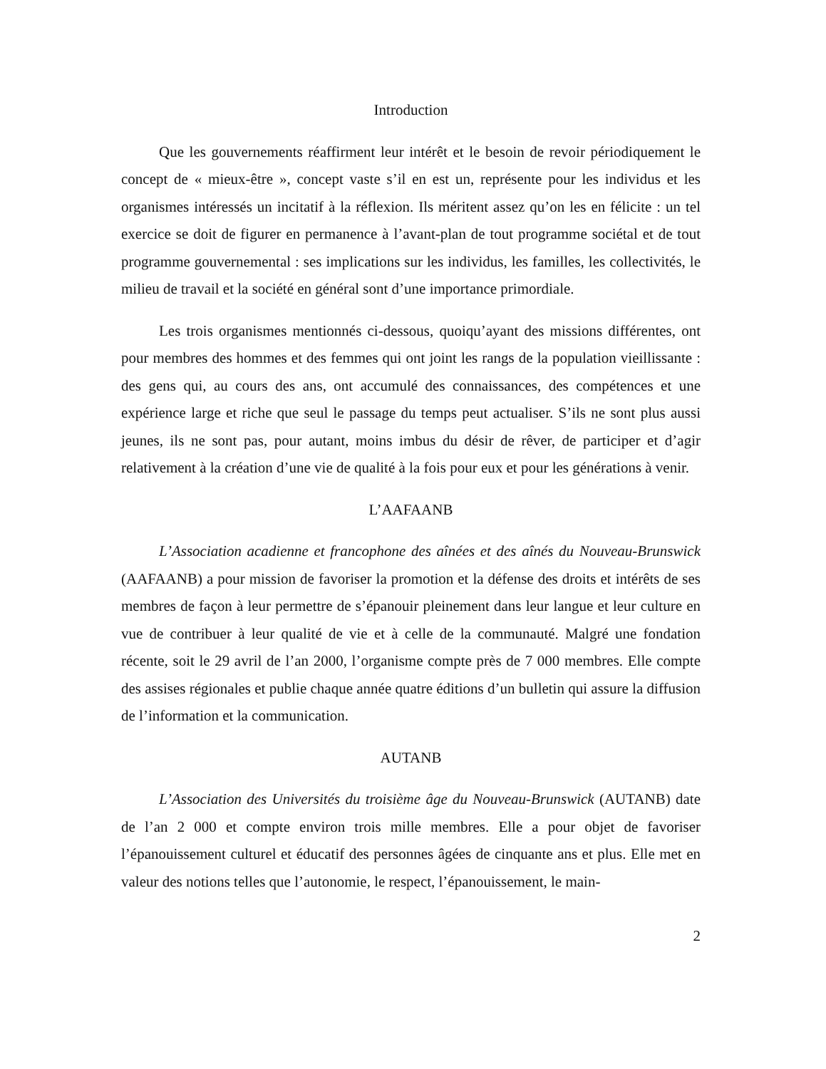Introduction
Que les gouvernements réaffirment leur intérêt et le besoin de revoir périodiquement le concept de « mieux-être », concept vaste s’il en est un, représente pour les individus et les organismes intéressés un incitatif à la réflexion. Ils méritent assez qu’on les en félicite : un tel exercice se doit de figurer en permanence à l’avant-plan de tout programme sociétal et de tout programme gouvernemental : ses implications sur les individus, les familles, les collectivités, le milieu de travail et la société en général sont d’une importance primordiale.
Les trois organismes mentionnés ci-dessous, quoiqu’ayant des missions différentes, ont pour membres des hommes et des femmes qui ont joint les rangs de la population vieillissante : des gens qui, au cours des ans, ont accumulé des connaissances, des compétences et une expérience large et riche que seul le passage du temps peut actualiser. S’ils ne sont plus aussi jeunes, ils ne sont pas, pour autant, moins imbus du désir de rêver, de participer et d’agir relativement à la création d’une vie de qualité à la fois pour eux et pour les générations à venir.
L’AAFAANB
L’Association acadienne et francophone des aînées et des aînés du Nouveau-Brunswick (AAFAANB) a pour mission de favoriser la promotion et la défense des droits et intérêts de ses membres de façon à leur permettre de s’épanouir pleinement dans leur langue et leur culture en vue de contribuer à leur qualité de vie et à celle de la communauté. Malgré une fondation récente, soit le 29 avril de l’an 2000, l’organisme compte près de 7 000 membres. Elle compte des assises régionales et publie chaque année quatre éditions d’un bulletin qui assure la diffusion de l’information et la communication.
AUTANB
L’Association des Universités du troisième âge du Nouveau-Brunswick (AUTANB) date de l’an 2 000 et compte environ trois mille membres. Elle a pour objet de favoriser l’épanouissement culturel et éducatif des personnes âgées de cinquante ans et plus. Elle met en valeur des notions telles que l’autonomie, le respect, l’épanouissement, le main-
2